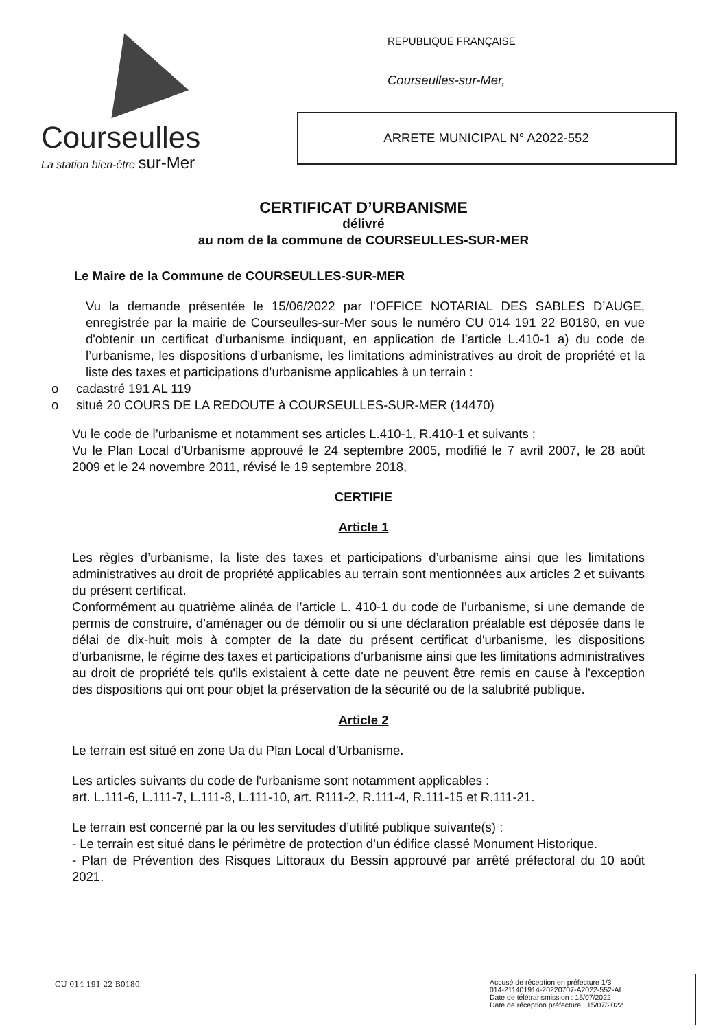Courseulles
La station bien-être sur-Mer
REPUBLIQUE FRANÇAISE
Courseulles-sur-Mer,
ARRETE MUNICIPAL N° A2022-552
CERTIFICAT D’URBANISME
délivré
au nom de la commune de COURSEULLES-SUR-MER
Le Maire de la Commune de COURSEULLES-SUR-MER
Vu la demande présentée le 15/06/2022 par l’OFFICE NOTARIAL DES SABLES D’AUGE, enregistrée par la mairie de Courseulles-sur-Mer sous le numéro CU 014 191 22 B0180, en vue d'obtenir un certificat d’urbanisme indiquant, en application de l’article L.410-1 a) du code de l’urbanisme, les dispositions d’urbanisme, les limitations administratives au droit de propriété et la liste des taxes et participations d’urbanisme applicables à un terrain :
o cadastré 191 AL 119
o situé 20 COURS DE LA REDOUTE à COURSEULLES-SUR-MER (14470)
Vu le code de l’urbanisme et notamment ses articles L.410-1, R.410-1 et suivants ;
Vu le Plan Local d’Urbanisme approuvé le 24 septembre 2005, modifié le 7 avril 2007, le 28 août 2009 et le 24 novembre 2011, révisé le 19 septembre 2018,
CERTIFIE
Article 1
Les règles d’urbanisme, la liste des taxes et participations d’urbanisme ainsi que les limitations administratives au droit de propriété applicables au terrain sont mentionnées aux articles 2 et suivants du présent certificat.
Conformément au quatrième alinéa de l’article L. 410-1 du code de l’urbanisme, si une demande de permis de construire, d’aménager ou de démolir ou si une déclaration préalable est déposée dans le délai de dix-huit mois à compter de la date du présent certificat d'urbanisme, les dispositions d'urbanisme, le régime des taxes et participations d'urbanisme ainsi que les limitations administratives au droit de propriété tels qu'ils existaient à cette date ne peuvent être remis en cause à l'exception des dispositions qui ont pour objet la préservation de la sécurité ou de la salubrité publique.
Article 2
Le terrain est situé en zone Ua du Plan Local d’Urbanisme.
Les articles suivants du code de l'urbanisme sont notamment applicables :
art. L.111-6, L.111-7, L.111-8, L.111-10, art. R111-2, R.111-4, R.111-15 et R.111-21.
Le terrain est concerné par la ou les servitudes d’utilité publique suivante(s) :
- Le terrain est situé dans le périmètre de protection d’un édifice classé Monument Historique.
- Plan de Prévention des Risques Littoraux du Bessin approuvé par arrêté préfectoral du 10 août 2021.
CU 014 191 22 B0180
Accusé de réception en préfecture 1/3
014-211401914-20220707-A2022-552-AI
Date de télétransmission : 15/07/2022
Date de réception préfecture : 15/07/2022